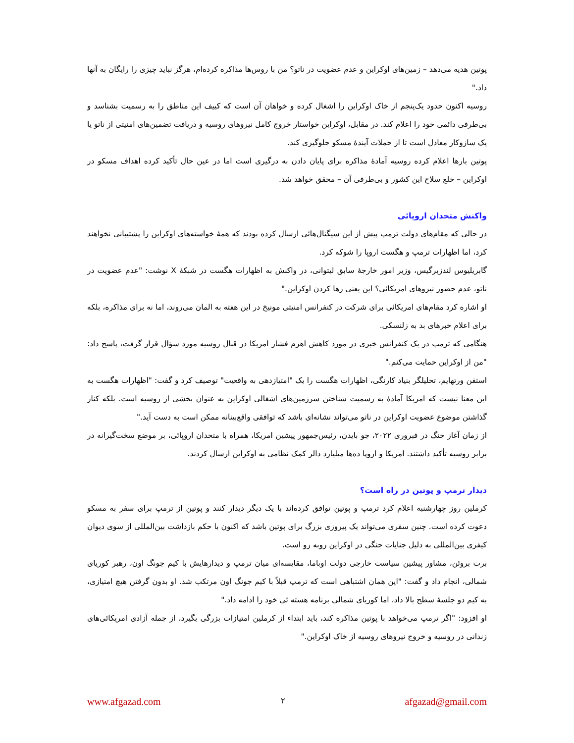پوتین هدیه می‌دهد – زمین‌های اوکراین و عدم عضویت در ناتو؟ من با روس‌ها مذاکره کرده‌ام، هرگز نباید چیزی را رایگان به آنها داد."
روسیه اکنون حدود یک‌پنجم از خاک اوکراین را اشغال کرده و خواهان آن است که کییف این مناطق را به رسمیت بشناسد و بی‌طرفی دائمی خود را اعلام کند. در مقابل، اوکراین خواستار خروج کامل نیروهای روسیه و دریافت تضمین‌های امنیتی از ناتو یا یک سازوکار معادل است تا از حملات آیندۀ مسکو جلوگیری کند.
پوتین بارها اعلام کرده روسیه آمادۀ مذاکره برای پایان دادن به درگیری است اما در عین حال تأکید کرده اهداف مسکو در اوکراین – خلع سلاح این کشور و بی‌طرفی آن – محقق خواهد شد.
واکنش متحدان اروپائی
در حالی که مقام‌های دولت ترمپ پیش از این سیگنال‌هائی ارسال کرده بودند که همۀ خواسته‌های اوکراین را پشتیبانی نخواهند کرد، اما اظهارات ترمپ و هگست اروپا را شوکه کرد.
گابریلیوس لندزبرگیس، وزیر امور خارجۀ سابق لیتوانی، در واکنش به اظهارات هگست در شبکۀ X نوشت: "عدم عضویت در ناتو، عدم حضور نیروهای امریکائی؟ این یعنی رها کردن اوکراین."
او اشاره کرد مقام‌های امریکائی برای شرکت در کنفرانس امنیتی مونیخ در این هفته به المان می‌روند، اما نه برای مذاکره، بلکه برای اعلام خبرهای بد به زلنسکی.
هنگامی که ترمپ در یک کنفرانس خبری در مورد کاهش اهرم فشار امریکا در قبال روسیه مورد سؤال قرار گرفت، پاسخ داد: "من از اوکراین حمایت می‌کنم."
استفن ورتهایم، تحلیلگر بنیاد کارنگی، اظهارات هگست را یک "امتیازدهی به واقعیت" توصیف کرد و گفت: "اظهارات هگست به این معنا نیست که امریکا آمادۀ به رسمیت شناختن سرزمین‌های اشغالی اوکراین به عنوان بخشی از روسیه است. بلکه کنار گذاشتن موضوع عضویت اوکراین در ناتو می‌تواند نشانه‌ای باشد که توافقی واقع‌بینانه ممکن است به دست آید."
از زمان آغاز جنگ در فبروری ۲۰۲۲، جو بایدن، رئیس‌جمهور پیشین امریکا، همراه با متحدان اروپائی، بر موضع سخت‌گیرانه در برابر روسیه تأکید داشتند. امریکا و اروپا ده‌ها میلیارد دالر کمک نظامی به اوکراین ارسال کردند.
دیدار ترمپ و پوتین در راه است؟
کرملین روز چهارشنبه اعلام کرد ترمپ و پوتین توافق کرده‌اند با یک دیگر دیدار کنند و پوتین از ترمپ برای سفر به مسکو دعوت کرده است. چنین سفری می‌تواند یک پیروزی بزرگ برای پوتین باشد که اکنون با حکم بازداشت بین‌المللی از سوی دیوان کیفری بین‌المللی به دلیل جنایات جنگی در اوکراین روبه رو است.
برت بروئن، مشاور پیشین سیاست خارجی دولت اوباما، مقایسه‌ای میان ترمپ و دیدارهایش با کیم جونگ اون، رهبر کوریای شمالی، انجام داد و گفت: "این همان اشتباهی است که ترمپ قبلاً با کیم جونگ اون مرتکب شد. او بدون گرفتن هیچ امتیازی، به کیم دو جلسۀ سطح بالا داد، اما کوریای شمالی برنامه هسته ئی خود را ادامه داد."
او افزود: "اگر ترمپ می‌خواهد با پوتین مذاکره کند، باید ابتداء از کرملین امتیازات بزرگی بگیرد، از جمله آزادی امریکائی‌های زندانی در روسیه و خروج نیروهای روسیه از خاک اوکراین."
www.afgazad.com ۲ afgazad@gmail.com